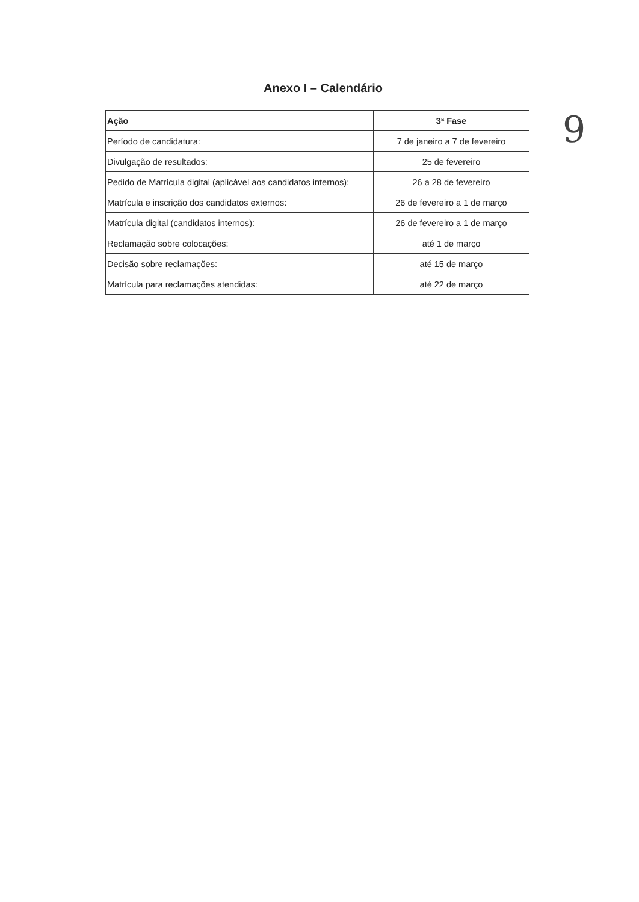Anexo I – Calendário
9
| Ação | 3ª Fase |
| --- | --- |
| Período de candidatura: | 7 de janeiro a 7 de fevereiro |
| Divulgação de resultados: | 25 de fevereiro |
| Pedido de Matrícula digital (aplicável aos candidatos internos): | 26 a 28 de fevereiro |
| Matrícula e inscrição dos candidatos externos: | 26 de fevereiro a 1 de março |
| Matrícula digital (candidatos internos): | 26 de fevereiro a 1 de março |
| Reclamação sobre colocações: | até 1 de março |
| Decisão sobre reclamações: | até 15 de março |
| Matrícula para reclamações atendidas: | até 22 de março |